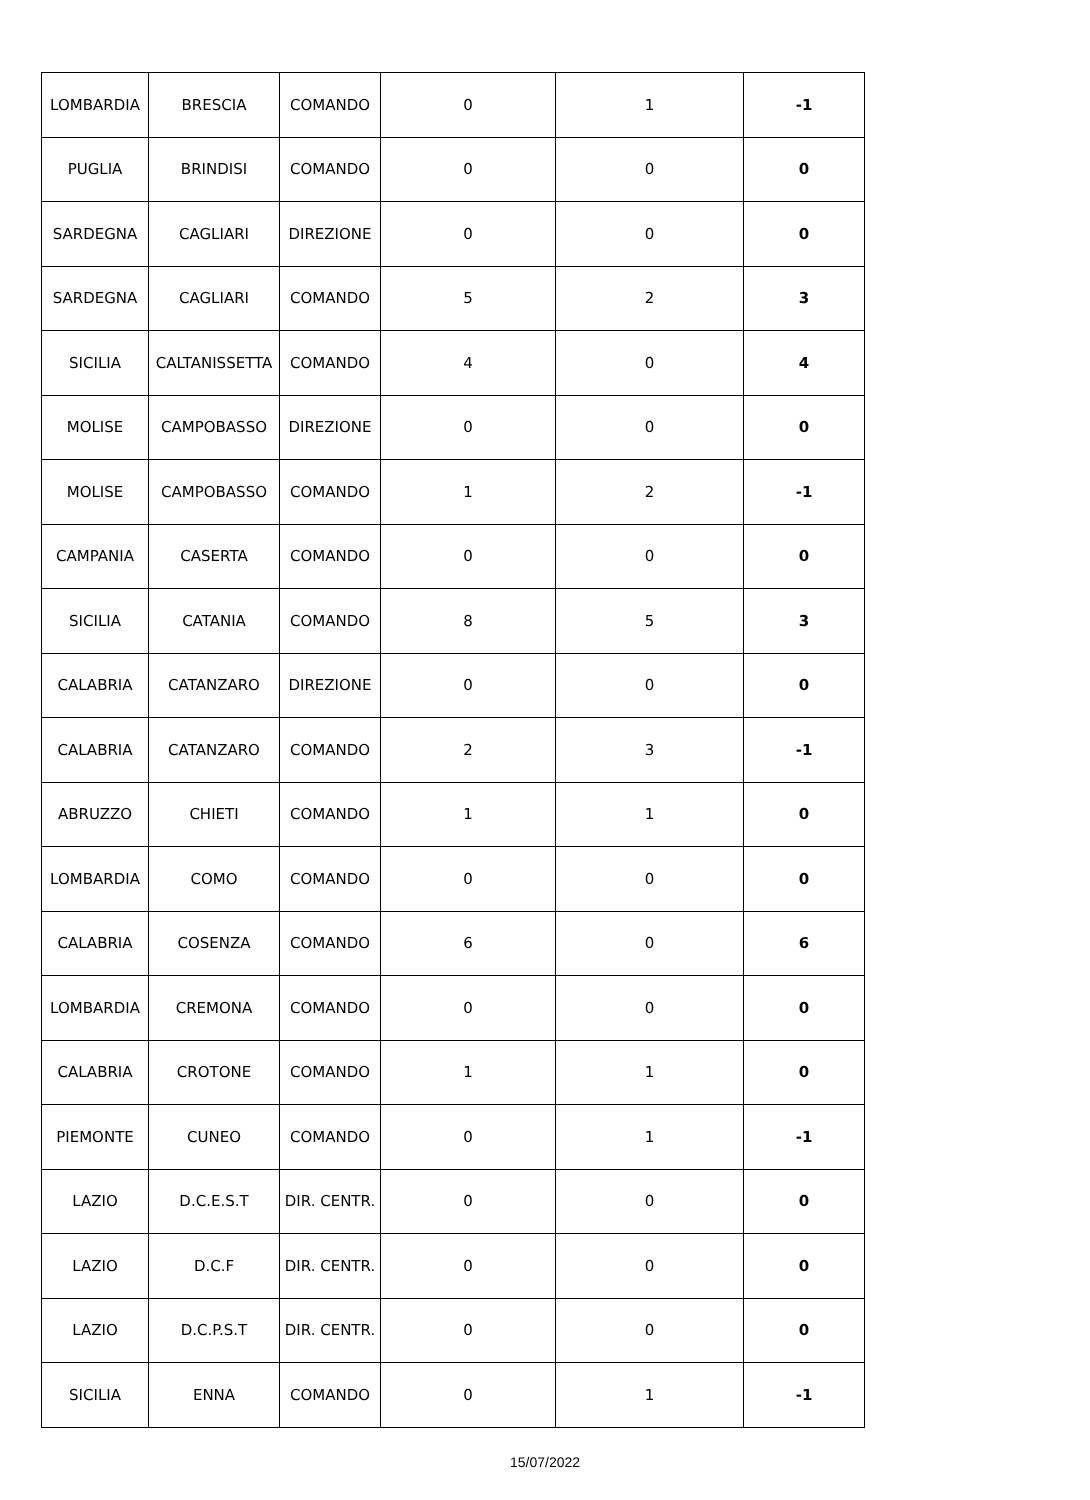| LOMBARDIA | BRESCIA | COMANDO | 0 | 1 | -1 |
| PUGLIA | BRINDISI | COMANDO | 0 | 0 | 0 |
| SARDEGNA | CAGLIARI | DIREZIONE | 0 | 0 | 0 |
| SARDEGNA | CAGLIARI | COMANDO | 5 | 2 | 3 |
| SICILIA | CALTANISSETTA | COMANDO | 4 | 0 | 4 |
| MOLISE | CAMPOBASSO | DIREZIONE | 0 | 0 | 0 |
| MOLISE | CAMPOBASSO | COMANDO | 1 | 2 | -1 |
| CAMPANIA | CASERTA | COMANDO | 0 | 0 | 0 |
| SICILIA | CATANIA | COMANDO | 8 | 5 | 3 |
| CALABRIA | CATANZARO | DIREZIONE | 0 | 0 | 0 |
| CALABRIA | CATANZARO | COMANDO | 2 | 3 | -1 |
| ABRUZZO | CHIETI | COMANDO | 1 | 1 | 0 |
| LOMBARDIA | COMO | COMANDO | 0 | 0 | 0 |
| CALABRIA | COSENZA | COMANDO | 6 | 0 | 6 |
| LOMBARDIA | CREMONA | COMANDO | 0 | 0 | 0 |
| CALABRIA | CROTONE | COMANDO | 1 | 1 | 0 |
| PIEMONTE | CUNEO | COMANDO | 0 | 1 | -1 |
| LAZIO | D.C.E.S.T | DIR. CENTR. | 0 | 0 | 0 |
| LAZIO | D.C.F | DIR. CENTR. | 0 | 0 | 0 |
| LAZIO | D.C.P.S.T | DIR. CENTR. | 0 | 0 | 0 |
| SICILIA | ENNA | COMANDO | 0 | 1 | -1 |
15/07/2022